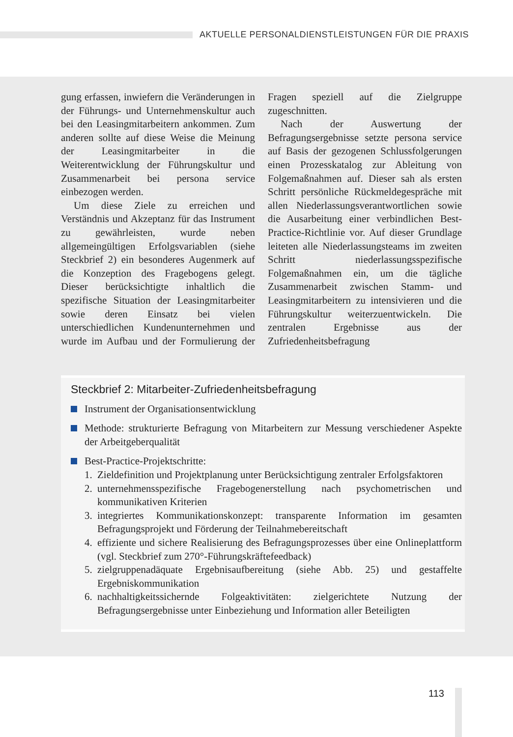AKTUELLE PERSONALDIENSTLEISTUNGEN FÜR DIE PRAXIS
gung erfassen, inwiefern die Veränderungen in der Führungs- und Unternehmenskultur auch bei den Leasingmitarbeitern ankommen. Zum anderen sollte auf diese Weise die Meinung der Leasingmitarbeiter in die Weiterentwicklung der Führungskultur und Zusammenarbeit bei persona service einbezogen werden.
Um diese Ziele zu erreichen und Verständnis und Akzeptanz für das Instrument zu gewährleisten, wurde neben allgemeingültigen Erfolgsvariablen (siehe Steckbrief 2) ein besonderes Augenmerk auf die Konzeption des Fragebogens gelegt. Dieser berücksichtigte inhaltlich die spezifische Situation der Leasingmitarbeiter sowie deren Einsatz bei vielen unterschiedlichen Kundenunternehmen und wurde im Aufbau und der Formulierung der Fragen speziell auf die Zielgruppe zugeschnitten.
Nach der Auswertung der Befragungsergebnisse setzte persona service auf Basis der gezogenen Schlussfolgerungen einen Prozesskatalog zur Ableitung von Folgemaßnahmen auf. Dieser sah als ersten Schritt persönliche Rückmeldegespräche mit allen Niederlassungsverantwortlichen sowie die Ausarbeitung einer verbindlichen Best-Practice-Richtlinie vor. Auf dieser Grundlage leiteten alle Niederlassungsteams im zweiten Schritt niederlassungsspezifische Folgemaßnahmen ein, um die tägliche Zusammenarbeit zwischen Stamm- und Leasingmitarbeitern zu intensivieren und die Führungskultur weiterzuentwickeln. Die zentralen Ergebnisse aus der Zufriedenheitsbefragung
Steckbrief 2: Mitarbeiter-Zufriedenheitsbefragung
Instrument der Organisationsentwicklung
Methode: strukturierte Befragung von Mitarbeitern zur Messung verschiedener Aspekte der Arbeitgeberqualität
Best-Practice-Projektschritte:
1. Zieldefinition und Projektplanung unter Berücksichtigung zentraler Erfolgsfaktoren
2. unternehmensspezifische Fragebogenerstellung nach psychometrischen und kommunikativen Kriterien
3. integriertes Kommunikationskonzept: transparente Information im gesamten Befragungsprojekt und Förderung der Teilnahmebereitschaft
4. effiziente und sichere Realisierung des Befragungsprozesses über eine Onlineplattform (vgl. Steckbrief zum 270°-Führungskräftefeedback)
5. zielgruppenadäquate Ergebnisaufbereitung (siehe Abb. 25) und gestaffelte Ergebniskommunikation
6. nachhaltigkeitssichernde Folgeaktivitäten: zielgerichtete Nutzung der Befragungsergebnisse unter Einbeziehung und Information aller Beteiligten
113